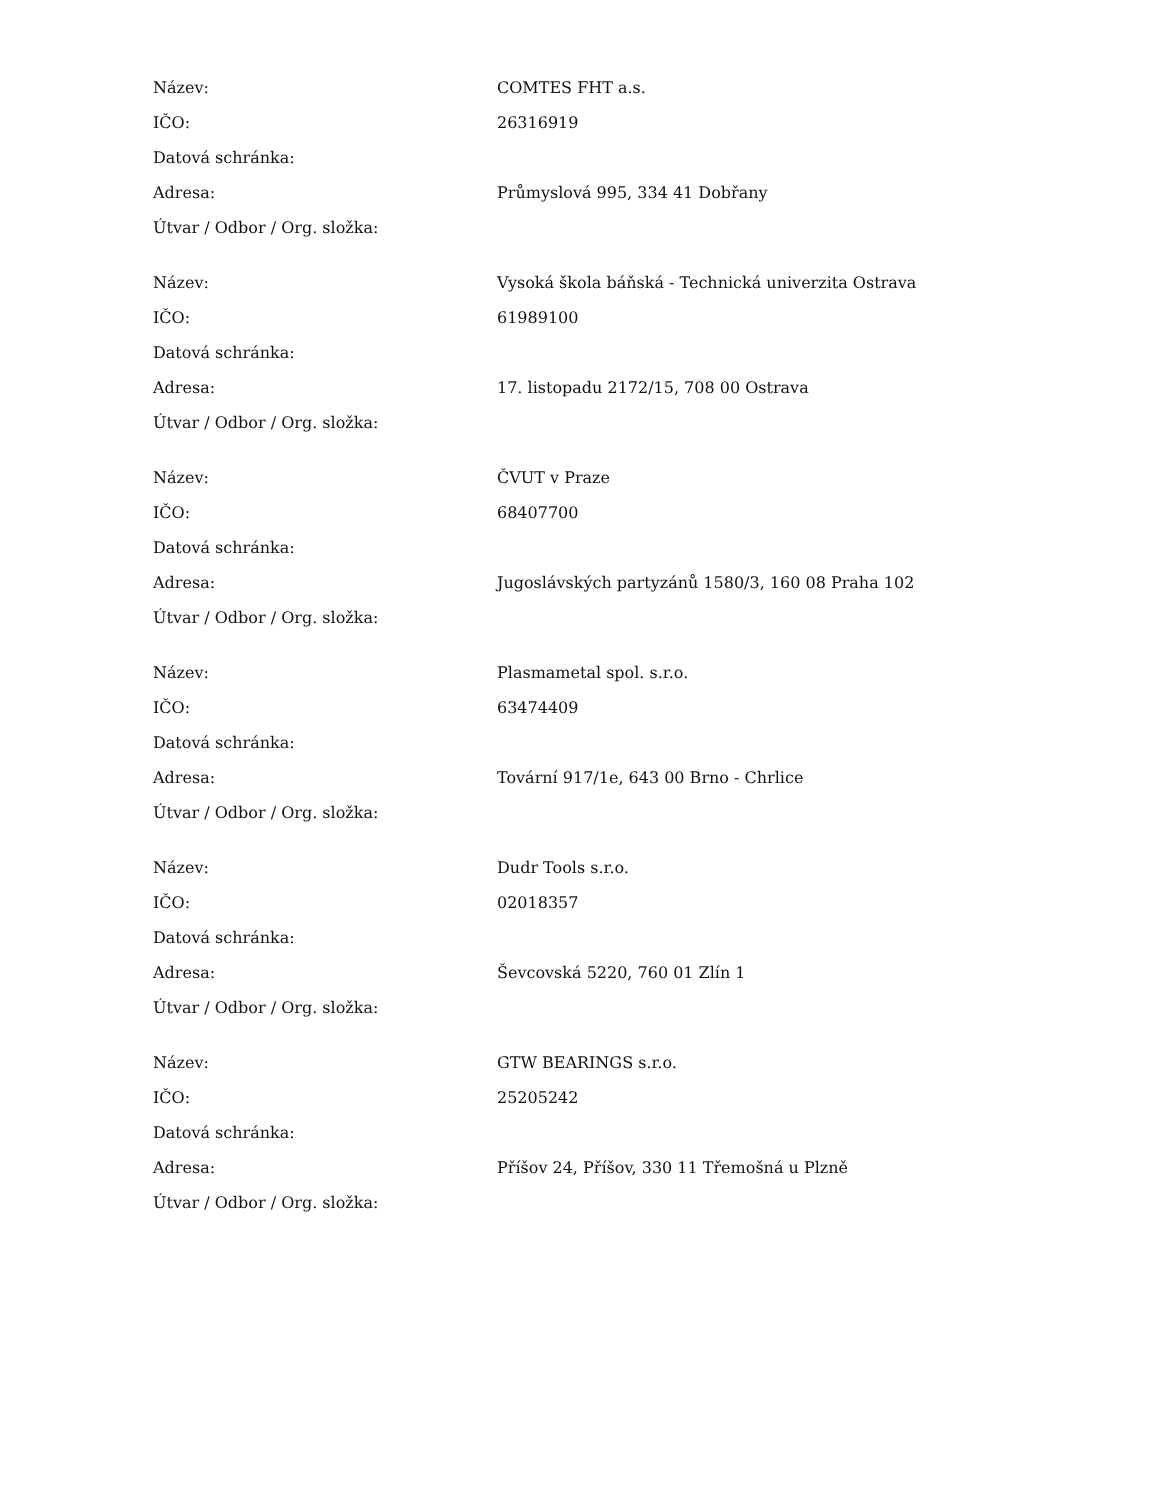| Název: | COMTES FHT a.s. |
| IČO: | 26316919 |
| Datová schránka: | |
| Adresa: | Průmyslová 995, 334 41 Dobřany |
| Útvar / Odbor / Org. složka: | |
| Název: | Vysoká škola báňská - Technická univerzita Ostrava |
| IČO: | 61989100 |
| Datová schránka: | |
| Adresa: | 17. listopadu 2172/15, 708 00 Ostrava |
| Útvar / Odbor / Org. složka: | |
| Název: | ČVUT v Praze |
| IČO: | 68407700 |
| Datová schránka: | |
| Adresa: | Jugoslávských partyzánů 1580/3, 160 08 Praha 102 |
| Útvar / Odbor / Org. složka: | |
| Název: | Plasmametal spol. s.r.o. |
| IČO: | 63474409 |
| Datová schránka: | |
| Adresa: | Tovární 917/1e, 643 00 Brno - Chrlice |
| Útvar / Odbor / Org. složka: | |
| Název: | Dudr Tools s.r.o. |
| IČO: | 02018357 |
| Datová schránka: | |
| Adresa: | Ševcovská 5220, 760 01 Zlín 1 |
| Útvar / Odbor / Org. složka: | |
| Název: | GTW BEARINGS s.r.o. |
| IČO: | 25205242 |
| Datová schránka: | |
| Adresa: | Příšov 24, Příšov, 330 11 Třemošná u Plzně |
| Útvar / Odbor / Org. složka: | |